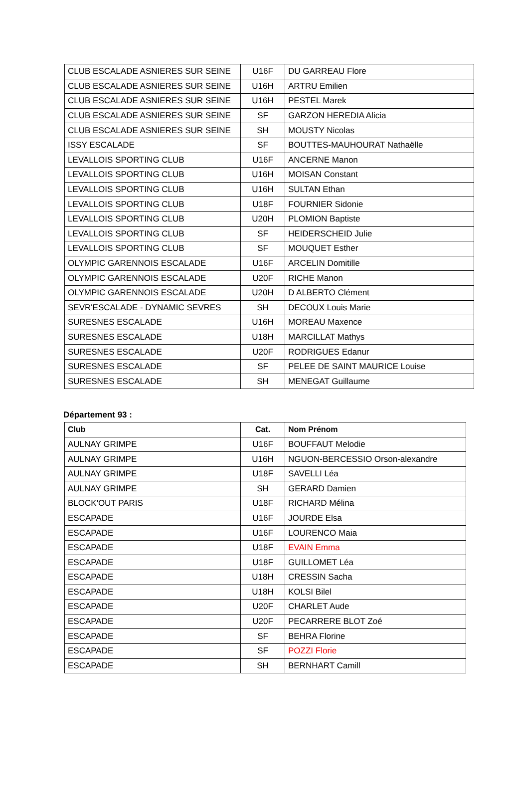| CLUB ESCALADE ASNIERES SUR SEINE | U16F | DU GARREAU Flore |
| CLUB ESCALADE ASNIERES SUR SEINE | U16H | ARTRU Emilien |
| CLUB ESCALADE ASNIERES SUR SEINE | U16H | PESTEL Marek |
| CLUB ESCALADE ASNIERES SUR SEINE | SF | GARZON HEREDIA Alicia |
| CLUB ESCALADE ASNIERES SUR SEINE | SH | MOUSTY Nicolas |
| ISSY ESCALADE | SF | BOUTTES-MAUHOURAT Nathaëlle |
| LEVALLOIS SPORTING CLUB | U16F | ANCERNE Manon |
| LEVALLOIS SPORTING CLUB | U16H | MOISAN Constant |
| LEVALLOIS SPORTING CLUB | U16H | SULTAN Ethan |
| LEVALLOIS SPORTING CLUB | U18F | FOURNIER Sidonie |
| LEVALLOIS SPORTING CLUB | U20H | PLOMION Baptiste |
| LEVALLOIS SPORTING CLUB | SF | HEIDERSCHEID Julie |
| LEVALLOIS SPORTING CLUB | SF | MOUQUET Esther |
| OLYMPIC GARENNOIS ESCALADE | U16F | ARCELIN Domitille |
| OLYMPIC GARENNOIS ESCALADE | U20F | RICHE Manon |
| OLYMPIC GARENNOIS ESCALADE | U20H | D ALBERTO Clément |
| SEVR'ESCALADE - DYNAMIC SEVRES | SH | DECOUX Louis Marie |
| SURESNES ESCALADE | U16H | MOREAU Maxence |
| SURESNES ESCALADE | U18H | MARCILLAT Mathys |
| SURESNES ESCALADE | U20F | RODRIGUES Edanur |
| SURESNES ESCALADE | SF | PELEE DE SAINT MAURICE Louise |
| SURESNES ESCALADE | SH | MENEGAT Guillaume |
Département 93 :
| Club | Cat. | Nom Prénom |
| --- | --- | --- |
| AULNAY GRIMPE | U16F | BOUFFAUT Melodie |
| AULNAY GRIMPE | U16H | NGUON-BERCESSIO Orson-alexandre |
| AULNAY GRIMPE | U18F | SAVELLI Léa |
| AULNAY GRIMPE | SH | GERARD Damien |
| BLOCK'OUT PARIS | U18F | RICHARD Mélina |
| ESCAPADE | U16F | JOURDE Elsa |
| ESCAPADE | U16F | LOURENCO Maia |
| ESCAPADE | U18F | EVAIN Emma |
| ESCAPADE | U18F | GUILLOMET Léa |
| ESCAPADE | U18H | CRESSIN Sacha |
| ESCAPADE | U18H | KOLSI Bilel |
| ESCAPADE | U20F | CHARLET Aude |
| ESCAPADE | U20F | PECARRERE BLOT Zoé |
| ESCAPADE | SF | BEHRA Florine |
| ESCAPADE | SF | POZZI Florie |
| ESCAPADE | SH | BERNHART Camill |